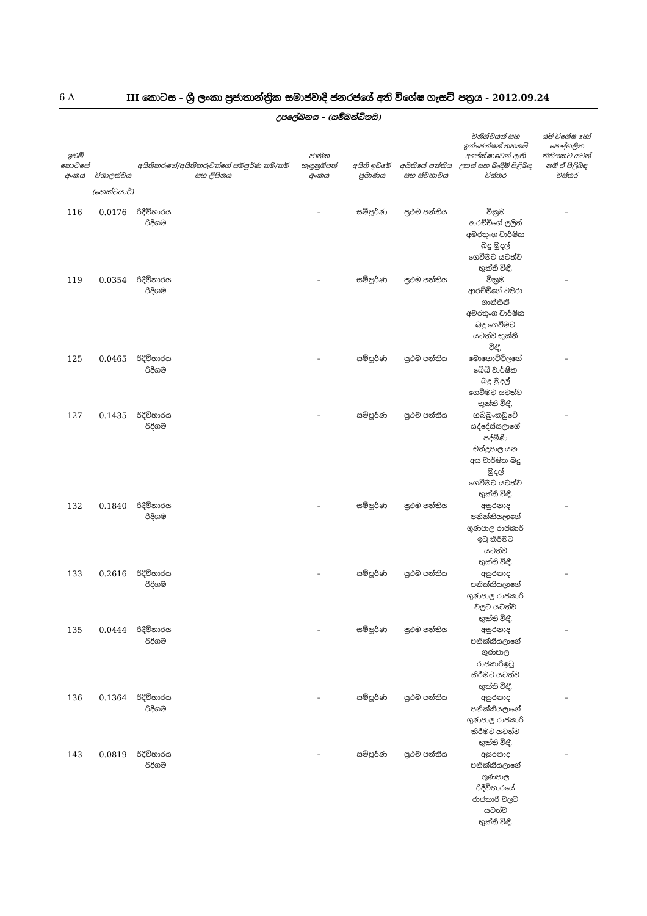6 A III කොටස - ශ්‍රී ලංකා ප්‍රජාතාන්ත්‍රික සමාජවාදී ජනරජයේ අති විශේෂ ගැසට් පත්‍රය - 2012.09.24
උපලේඛනය – (සම්බන්ධිතයි)
| ඉඩම් කොටසේ අංකය | විශාලත්වය | අයිතිකරුගේ/අයිතිකරුවන්ගේ සම්පූර්ණ නම/නම් සහ ලිපිනය | ජාතික හැඳුනුම්පත් අංකය | අයිති ඉඩමේ ප්‍රමාණය | අයිතියේ පන්තිය සහ ස්වභාවය | විනිශ්චයන් සහ ඉන්ජෙන්ෂන් තහනම් අපේක්ෂාවෙන් ඇති උකස් සහ බැඳීම් පිළිබඳ විස්තර | යම් විශේෂ හෝ පෞද්ගලික නීතියකට යටත් නම් ඒ පිළිබඳ විස්තර |
| --- | --- | --- | --- | --- | --- | --- | --- |
| | (හෙක්ටයාර්) | | | | | | |
| 116 | 0.0176 | රිදීවිහාරය රිදීගම | – | සම්පූර්ණ | ප්‍රථම පන්තිය | වික්‍රම ආරච්චිගේ ලලිත් අමරතුංග වාර්ෂික බදු මුදල් ගෙවීමට යටත්ව භුක්ති විඳී, | – |
| 119 | 0.0354 | රිදීවිහාරය රිදීගම | – | සම්පූර්ණ | ප්‍රථම පන්තිය | වික්‍රම ආරච්චිගේ වජිරා ශාන්තිනි අමරතුංග වාර්ෂික බදු ගෙවීමට යටත්ව භුක්ති විඳී, | – |
| 125 | 0.0465 | රිදීවිහාරය රිදීගම | – | සම්පූර්ණ | ප්‍රථම පන්තිය | මොහොට්ටිලගේ බේබි වාර්ෂික බදු මුදල් ගෙවීමට යටත්ව භුක්කි විඳී, | – |
| 127 | 0.1435 | රිදීවිහාරය රිදීගම | – | සම්පූර්ණ | ප්‍රථම පන්තිය | හබ්බුංකඩුවේ යද්දේස්සලාගේ පද්මිණි චන්ද්‍රපාල යන අය වාර්ෂික බදු මුදල් ගෙවීමට යටත්ව භුක්ති විඳී, | – |
| 132 | 0.1840 | රිදීවිහාරය රිදීගම | – | සම්පූර්ණ | ප්‍රථම පන්තිය | අසුරනාද පනික්කියලාගේ ගුණපාල රාජකාරි ඉටු කිරීමට යටත්ව භුක්ති විඳී, | – |
| 133 | 0.2616 | රිදීවිහාරය රිදීගම | – | සම්පූර්ණ | ප්‍රථම පන්තිය | අසුරනාද පනික්කියලාගේ ගුණපාල රාජකාරි වලට යටත්ව භුක්ති විඳී, | – |
| 135 | 0.0444 | රිදීවිහාරය රිදීගම | – | සම්පූර්ණ | ප්‍රථම පන්තිය | අසුරනාද පනික්කියලාගේ ගුණපාල රාජකාරිඉටු කිරීමට යටත්ව භුක්ති විඳී, | – |
| 136 | 0.1364 | රිදීවිහාරය රිදීගම | – | සම්පූර්ණ | ප්‍රථම පන්තිය | අසුරනාද පනික්කියලාගේ ගුණපාල රාජකාරි කිරීමට යටත්ව භුක්ති විඳී, | – |
| 143 | 0.0819 | රිදීවිහාරය රිදීගම | – | සම්පූර්ණ | ප්‍රථම පන්තිය | අසුරනාද පනික්කියලාගේ ගුණපාල රිදීවිහාරයේ රාජකාරි වලට යටත්ව භුක්ති විඳී, | – |